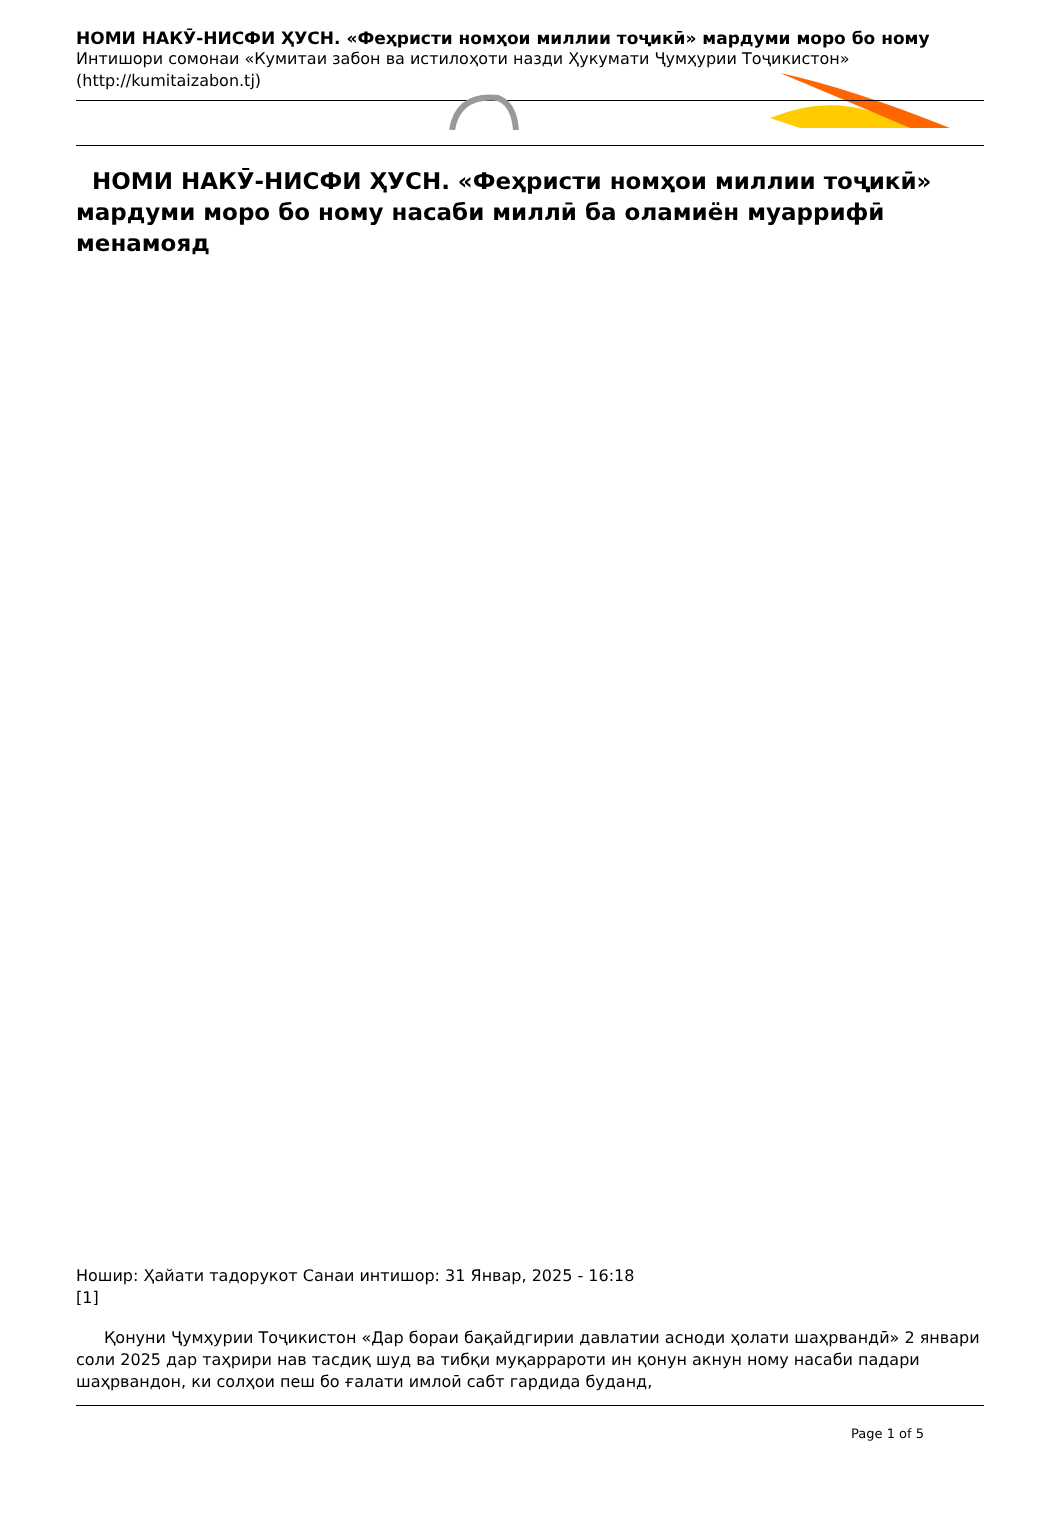НОМИ НАКӮ-НИСФИ ҲУСН. «Феҳристи номҳои миллии тоҷикӣ» мардуми моро бо ному
Интишори сомонаи «Кумитаи забон ва истилоҳоти назди Ҳукумати Ҷумҳурии Тоҷикистон»
(http://kumitaizabon.tj)
НОМИ НАКӮ-НИСФИ ҲУСН. «Феҳристи номҳои миллии тоҷикӣ» мардуми моро бо ному насаби миллӣ ба оламиён муаррифӣ менамояд
Ношир: Ҳайати тадорукот Санаи интишор: 31 Январ, 2025 - 16:18
[1]
Қонуни Ҷумҳурии Тоҷикистон «Дар бораи бақайдгирии давлатии асноди ҳолати шаҳрвандӣ» 2 январи соли 2025 дар таҳрири нав тасдиқ шуд ва тибқи муқаррароти ин қонун акнун ному насаби падари шаҳрвандон, ки солҳои пеш бо ғалати имлоӣ сабт гардида буданд,
Page 1 of 5